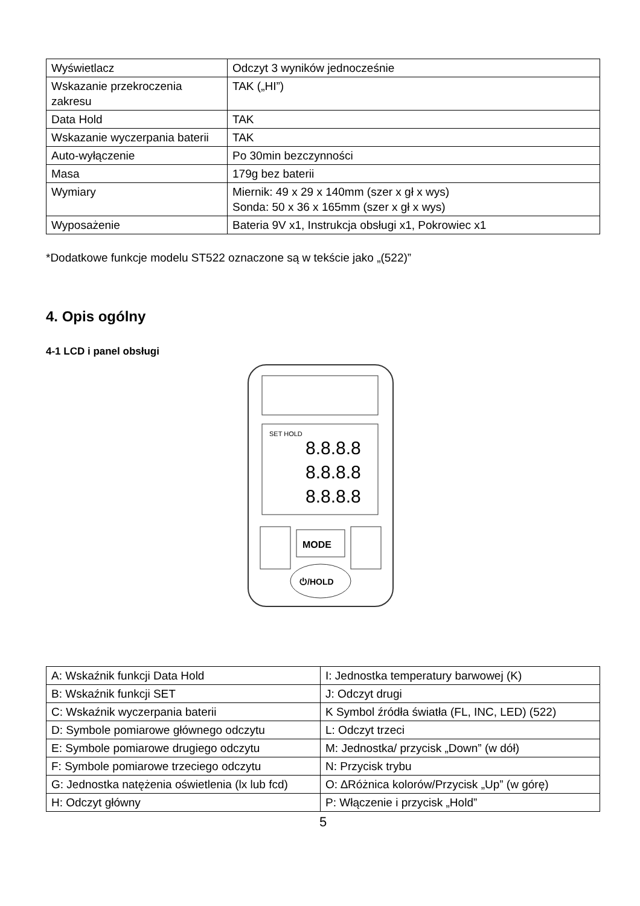| Wyświetlacz | Odczyt 3 wyników jednocześnie |
| Wskazanie przekroczenia zakresu | TAK („HI”) |
| Data Hold | TAK |
| Wskazanie wyczerpania baterii | TAK |
| Auto-wyłączenie | Po 30min bezczynności |
| Masa | 179g bez baterii |
| Wymiary | Miernik: 49 x 29 x 140mm (szer x gł x wys) Sonda: 50 x 36 x 165mm (szer x gł x wys) |
| Wyposażenie | Bateria 9V x1, Instrukcja obsługi x1, Pokrowiec x1 |
*Dodatkowe funkcje modelu ST522 oznaczone są w tekście jako „(522)”
4. Opis ogólny
4-1 LCD i panel obsługi
SET HOLD
8.8.8.8
8.8.8.8
8.8.8.8
MODE
⏻/HOLD
| A: Wskaźnik funkcji Data Hold | I: Jednostka temperatury barwowej (K) |
| B: Wskaźnik funkcji SET | J: Odczyt drugi |
| C: Wskaźnik wyczerpania baterii | K Symbol źródła światła (FL, INC, LED) (522) |
| D: Symbole pomiarowe głównego odczytu | L: Odczyt trzeci |
| E: Symbole pomiarowe drugiego odczytu | M: Jednostka/ przycisk „Down” (w dół) |
| F: Symbole pomiarowe trzeciego odczytu | N: Przycisk trybu |
| G: Jednostka natężenia oświetlenia (lx lub fcd) | O: ∆Różnica kolorów/Przycisk „Up” (w górę) |
| H: Odczyt główny | P: Włączenie i przycisk „Hold” |
5